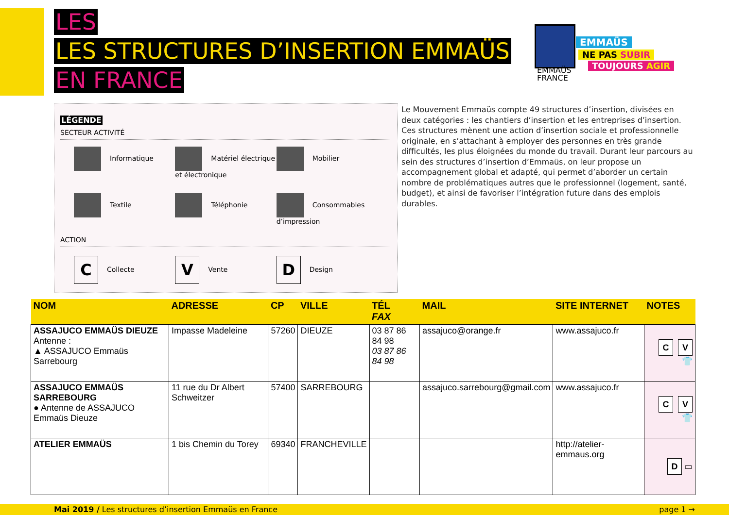LES
LES STRUCTURES D’INSERTION EMMAÜS
EN FRANCE
EMMAÜS
FRANCE
EMMAÜS
NE PAS SUBIR
TOUJOURS AGIR
LÉGENDE
SECTEUR ACTIVITÉ
Informatique
Matériel électrique et électronique
Mobilier
Textile
Téléphonie
Consommables d’impression
ACTION
C Collecte
V Vente
D Design
Le Mouvement Emmaüs compte 49 structures d’insertion, divisées en deux catégories : les chantiers d’insertion et les entreprises d’insertion. Ces structures mènent une action d’insertion sociale et professionnelle originale, en s’attachant à employer des personnes en très grande difficultés, les plus éloignées du monde du travail. Durant leur parcours au sein des structures d’insertion d’Emmaüs, on leur propose un accompagnement global et adapté, qui permet d’aborder un certain nombre de problématiques autres que le professionnel (logement, santé, budget), et ainsi de favoriser l’intégration future dans des emplois durables.
| NOM | ADRESSE | CP | VILLE | TÉL FAX | MAIL | SITE INTERNET | NOTES |
| --- | --- | --- | --- | --- | --- | --- | --- |
| ASSAJUCO EMMAÜS DIEUZE Antenne : ▲ ASSAJUCO Emmaüs Sarrebourg | Impasse Madeleine | 57260 | DIEUZE | 03 87 86 84 98 03 87 86 84 98 | assajuco@orange.fr | www.assajuco.fr | C V 👕 |
| ASSAJUCO EMMAÜS SARREBOURG ● Antenne de ASSAJUCO Emmaüs Dieuze | 11 rue du Dr Albert Schweitzer | 57400 | SARREBOURG | | assajuco.sarrebourg@gmail.com | www.assajuco.fr | C V 👕 |
| ATELIER EMMAÜS | 1 bis Chemin du Torey | 69340 | FRANCHEVILLE | | | http://atelier-emmaus.org | D ▭ |
Mai 2019 / Les structures d’insertion Emmaüs en France page 1 →